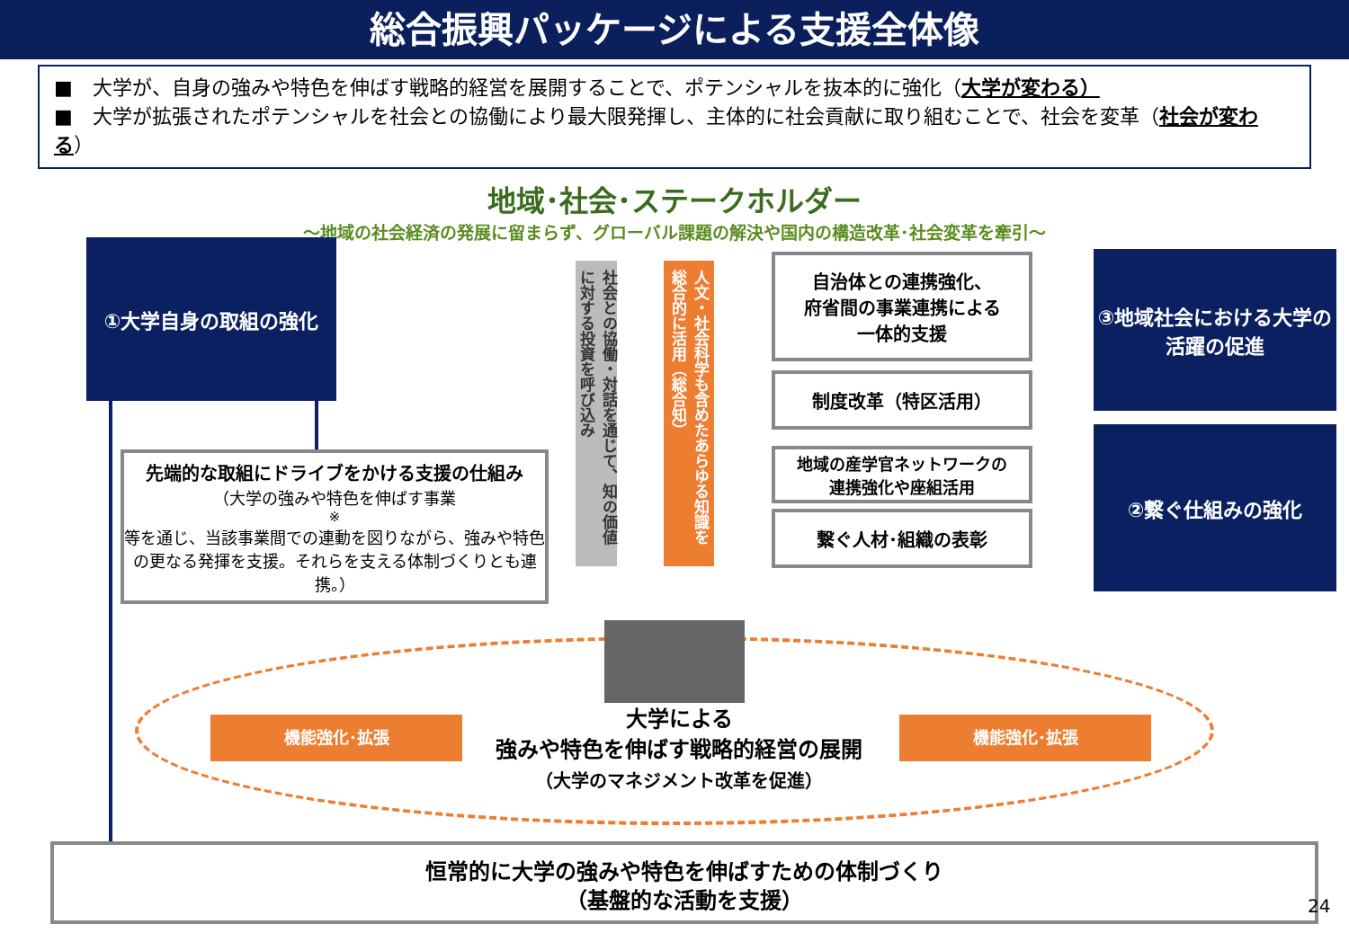総合振興パッケージによる支援全体像
■　大学が、自身の強みや特色を伸ばす戦略的経営を展開することで、ポテンシャルを抜本的に強化（大学が変わる）
■　大学が拡張されたポテンシャルを社会との協働により最大限発揮し、主体的に社会貢献に取り組むことで、社会を変革（社会が変わる）
地域･社会･ステークホルダー
～地域の社会経済の発展に留まらず、グローバル課題の解決や国内の構造改革･社会変革を牽引～
①大学自身の取組の強化
先端的な取組にドライブをかける支援の仕組み
（大学の強みや特色を伸ばす事業<sup>※</sup>等を通じ、当該事業間での連動を図りながら、強みや特色の更なる発揮を支援。それらを支える体制づくりとも連携。）
社会との協働・対話を通じて、知の価値に対する投資を呼び込み
人文・社会科学も含めたあらゆる知識を総合的に活用（総合知）
自治体との連携強化、
府省間の事業連携による
一体的支援
制度改革（特区活用）
地域の産学官ネットワークの
連携強化や座組活用
繋ぐ人材･組織の表彰
③地域社会における大学の活躍の促進
②繋ぐ仕組みの強化
機能強化･拡張 機能強化･拡張
大学による
強みや特色を伸ばす戦略的経営の展開
（大学のマネジメント改革を促進）
恒常的に大学の強みや特色を伸ばすための体制づくり
（基盤的な活動を支援）
24